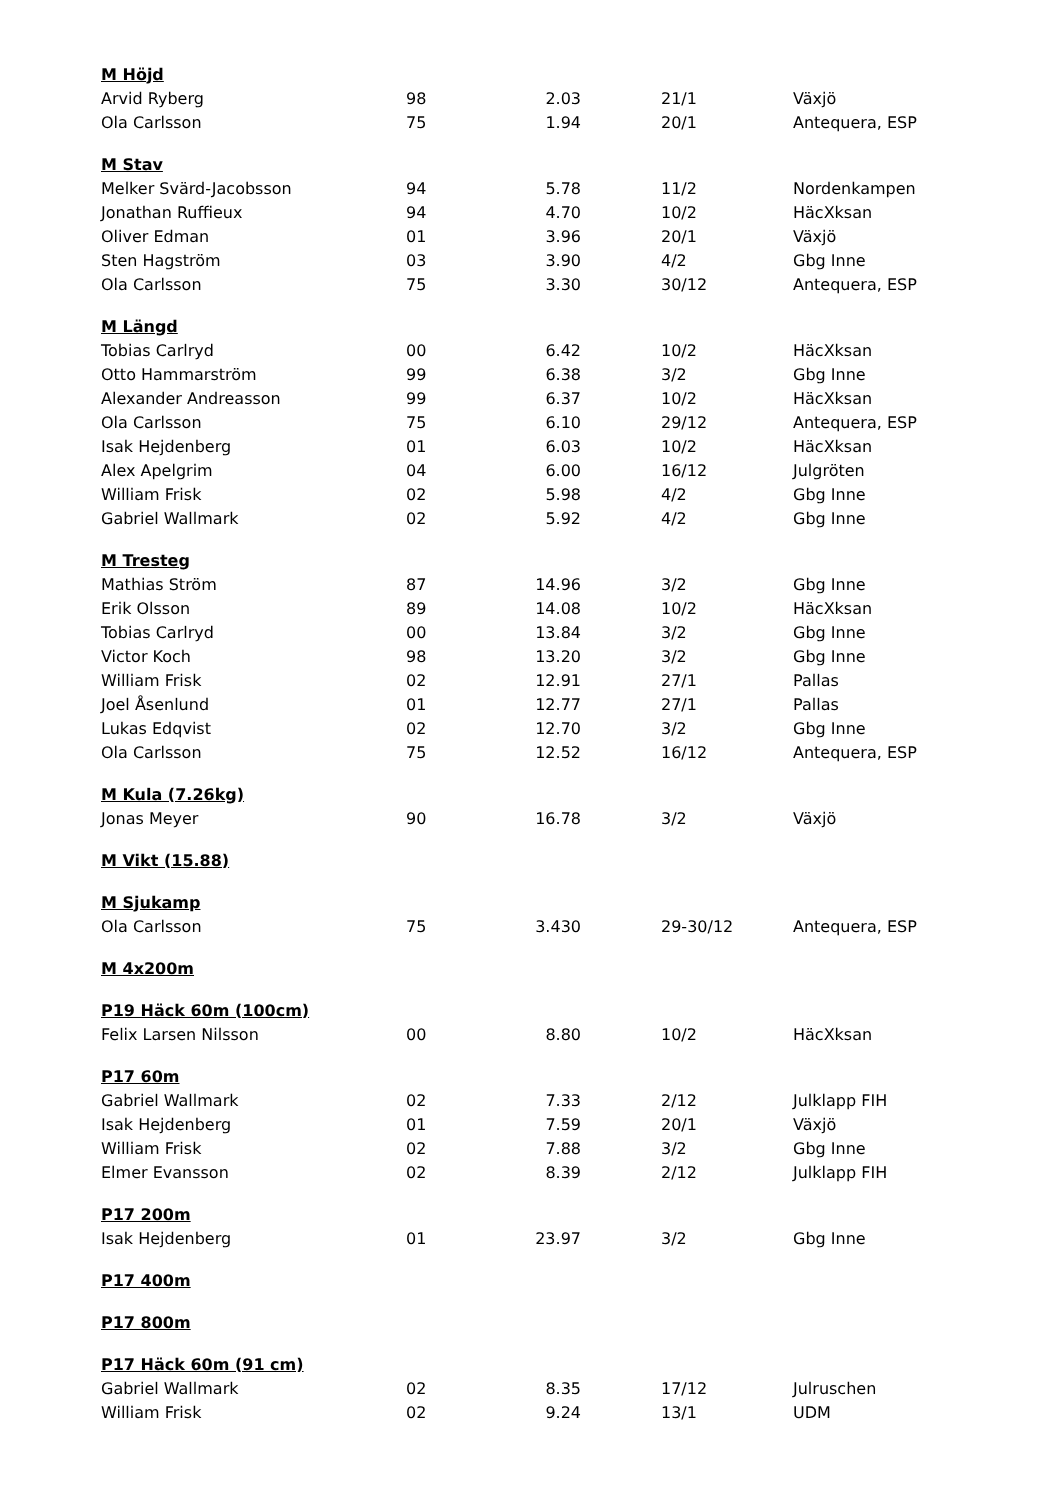| M Höjd | | | | |
| Arvid Ryberg | 98 | 2.03 | 21/1 | Växjö |
| Ola Carlsson | 75 | 1.94 | 20/1 | Antequera, ESP |
| M Stav | | | | |
| Melker Svärd-Jacobsson | 94 | 5.78 | 11/2 | Nordenkampen |
| Jonathan Ruffieux | 94 | 4.70 | 10/2 | HäcXksan |
| Oliver Edman | 01 | 3.96 | 20/1 | Växjö |
| Sten Hagström | 03 | 3.90 | 4/2 | Gbg Inne |
| Ola Carlsson | 75 | 3.30 | 30/12 | Antequera, ESP |
| M Längd | | | | |
| Tobias Carlryd | 00 | 6.42 | 10/2 | HäcXksan |
| Otto Hammarström | 99 | 6.38 | 3/2 | Gbg Inne |
| Alexander Andreasson | 99 | 6.37 | 10/2 | HäcXksan |
| Ola Carlsson | 75 | 6.10 | 29/12 | Antequera, ESP |
| Isak Hejdenberg | 01 | 6.03 | 10/2 | HäcXksan |
| Alex Apelgrim | 04 | 6.00 | 16/12 | Julgröten |
| William Frisk | 02 | 5.98 | 4/2 | Gbg Inne |
| Gabriel Wallmark | 02 | 5.92 | 4/2 | Gbg Inne |
| M Tresteg | | | | |
| Mathias Ström | 87 | 14.96 | 3/2 | Gbg Inne |
| Erik Olsson | 89 | 14.08 | 10/2 | HäcXksan |
| Tobias Carlryd | 00 | 13.84 | 3/2 | Gbg Inne |
| Victor Koch | 98 | 13.20 | 3/2 | Gbg Inne |
| William Frisk | 02 | 12.91 | 27/1 | Pallas |
| Joel Åsenlund | 01 | 12.77 | 27/1 | Pallas |
| Lukas Edqvist | 02 | 12.70 | 3/2 | Gbg Inne |
| Ola Carlsson | 75 | 12.52 | 16/12 | Antequera, ESP |
| M Kula (7.26kg) | | | | |
| Jonas Meyer | 90 | 16.78 | 3/2 | Växjö |
| M Vikt (15.88) | | | | |
| M Sjukamp | | | | |
| Ola Carlsson | 75 | 3.430 | 29-30/12 | Antequera, ESP |
| M 4x200m | | | | |
| P19 Häck 60m (100cm) | | | | |
| Felix Larsen Nilsson | 00 | 8.80 | 10/2 | HäcXksan |
| P17 60m | | | | |
| Gabriel Wallmark | 02 | 7.33 | 2/12 | Julklapp FIH |
| Isak Hejdenberg | 01 | 7.59 | 20/1 | Växjö |
| William Frisk | 02 | 7.88 | 3/2 | Gbg Inne |
| Elmer Evansson | 02 | 8.39 | 2/12 | Julklapp FIH |
| P17 200m | | | | |
| Isak Hejdenberg | 01 | 23.97 | 3/2 | Gbg Inne |
| P17 400m | | | | |
| P17 800m | | | | |
| P17 Häck 60m (91 cm) | | | | |
| Gabriel Wallmark | 02 | 8.35 | 17/12 | Julruschen |
| William Frisk | 02 | 9.24 | 13/1 | UDM |